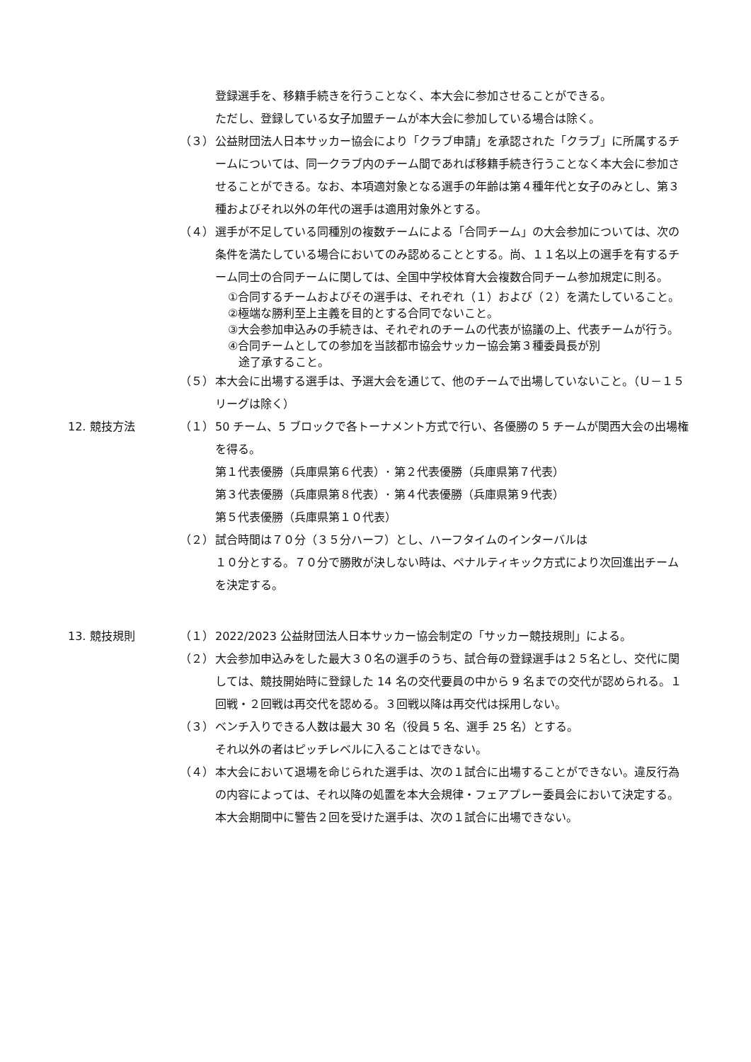登録選手を、移籍手続きを行うことなく、本大会に参加させることができる。
ただし、登録している女子加盟チームが本大会に参加している場合は除く。
（３） 公益財団法人日本サッカー協会により「クラブ申請」を承認された「クラブ」に所属するチームについては、同一クラブ内のチーム間であれば移籍手続き行うことなく本大会に参加させることができる。なお、本項適対象となる選手の年齢は第４種年代と女子のみとし、第３種およびそれ以外の年代の選手は適用対象外とする。
（４） 選手が不足している同種別の複数チームによる「合同チーム」の大会参加については、次の条件を満たしている場合においてのみ認めることとする。尚、１１名以上の選手を有するチーム同士の合同チームに関しては、全国中学校体育大会複数合同チーム参加規定に則る。
①合同するチームおよびその選手は、それぞれ（１）および（２）を満たしていること。
②極端な勝利至上主義を目的とする合同でないこと。
③大会参加申込みの手続きは、それぞれのチームの代表が協議の上、代表チームが行う。
④合同チームとしての参加を当該都市協会サッカー協会第３種委員長が別
途了承すること。
（５） 本大会に出場する選手は、予選大会を通じて、他のチームで出場していないこと。（Ｕ－１５リーグは除く）
12. 競技方法 （１） 50 チーム、5 ブロックで各トーナメント方式で行い、各優勝の 5 チームが関西大会の出場権を得る。
第１代表優勝（兵庫県第６代表）･ 第２代表優勝（兵庫県第７代表）
第３代表優勝（兵庫県第８代表）･ 第４代表優勝（兵庫県第９代表）
第５代表優勝（兵庫県第１０代表）
（２） 試合時間は７０分（３５分ハーフ）とし、ハーフタイムのインターバルは
１０分とする。７０分で勝敗が決しない時は、ペナルティキック方式により次回進出チームを決定する。
13. 競技規則 （１） 2022/2023 公益財団法人日本サッカー協会制定の「サッカー競技規則」による。
（２） 大会参加申込みをした最大３０名の選手のうち、試合毎の登録選手は２５名とし、交代に関しては、競技開始時に登録した 14 名の交代要員の中から 9 名までの交代が認められる。１回戦・２回戦は再交代を認める。３回戦以降は再交代は採用しない。
（３） ベンチ入りできる人数は最大 30 名（役員 5 名、選手 25 名）とする。
それ以外の者はピッチレベルに入ることはできない。
（４） 本大会において退場を命じられた選手は、次の１試合に出場することができない。違反行為の内容によっては、それ以降の処置を本大会規律・フェアプレー委員会において決定する。本大会期間中に警告２回を受けた選手は、次の１試合に出場できない。